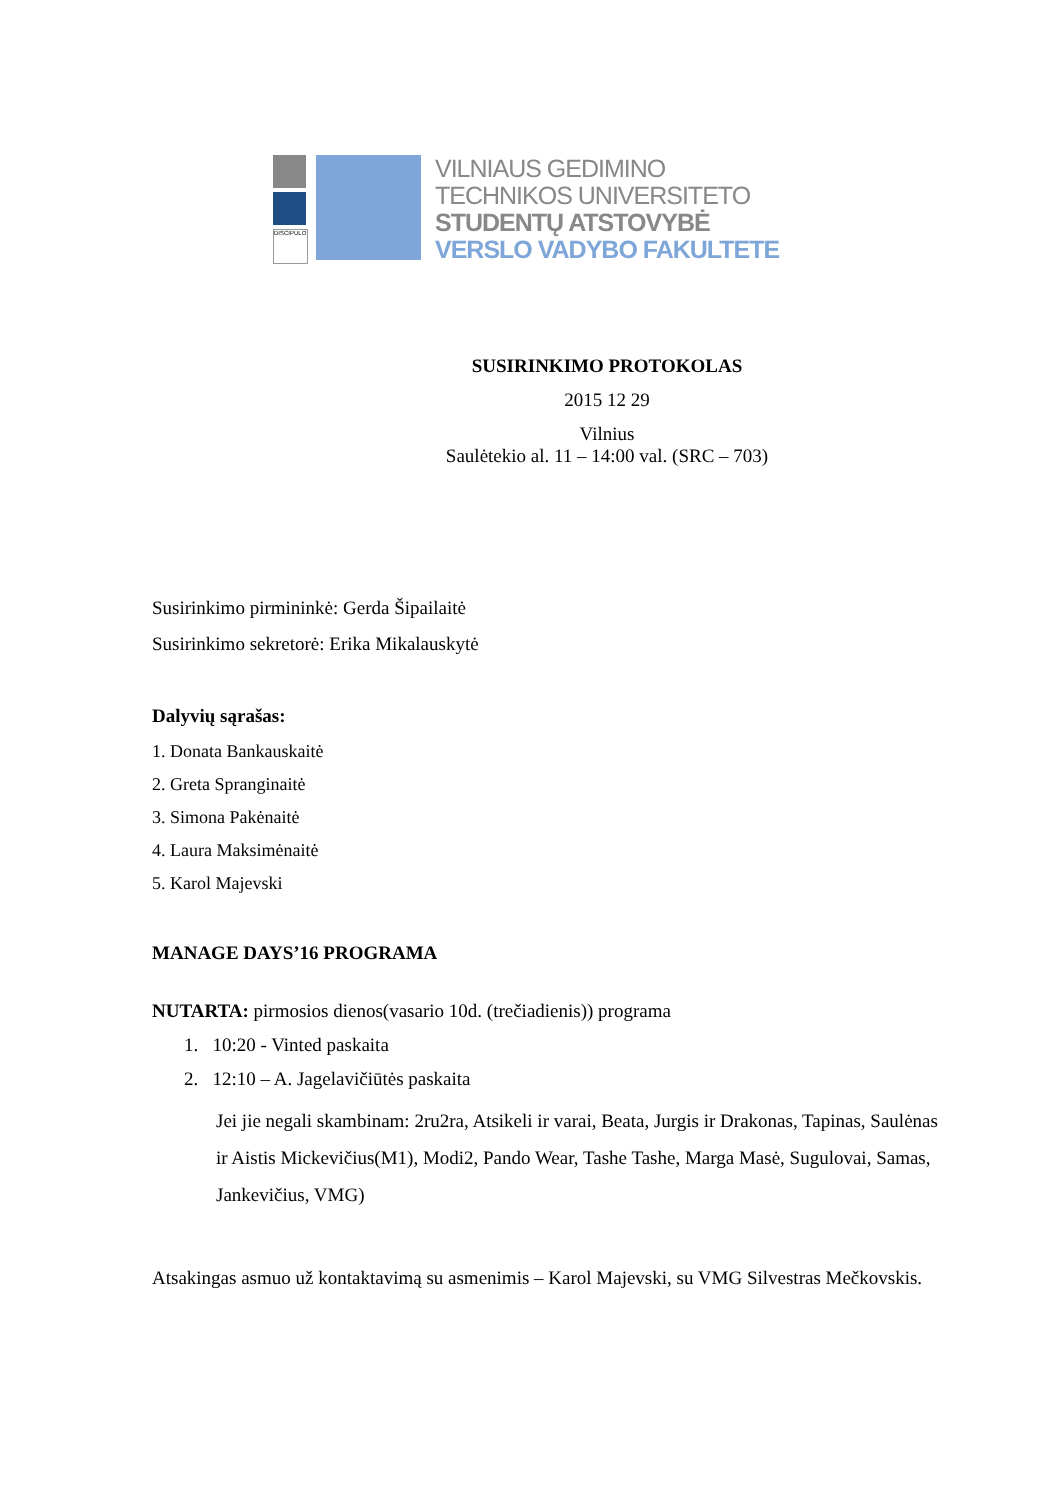DISCIPULO
VILNIAUS GEDIMINO
TECHNIKOS UNIVERSITETO
STUDENTŲ ATSTOVYBĖ
VERSLO VADYBO FAKULTETE
SUSIRINKIMO PROTOKOLAS
2015 12 29
Vilnius
Saulėtekio al. 11 – 14:00 val. (SRC – 703)
Susirinkimo pirmininkė: Gerda Šipailaitė
Susirinkimo sekretorė: Erika Mikalauskytė
Dalyvių sąrašas:
1. Donata Bankauskaitė
2. Greta Spranginaitė
3. Simona Pakėnaitė
4. Laura Maksimėnaitė
5. Karol Majevski
MANAGE DAYS’16 PROGRAMA
NUTARTA: pirmosios dienos(vasario 10d. (trečiadienis)) programa
1. 10:20 - Vinted paskaita
2. 12:10 – A. Jagelavičiūtės paskaita
Jei jie negali skambinam: 2ru2ra, Atsikeli ir varai, Beata, Jurgis ir Drakonas, Tapinas, Saulėnas ir Aistis Mickevičius(M1), Modi2, Pando Wear, Tashe Tashe, Marga Masė, Sugulovai, Samas, Jankevičius, VMG)
Atsakingas asmuo už kontaktavimą su asmenimis – Karol Majevski, su VMG Silvestras Mečkovskis.